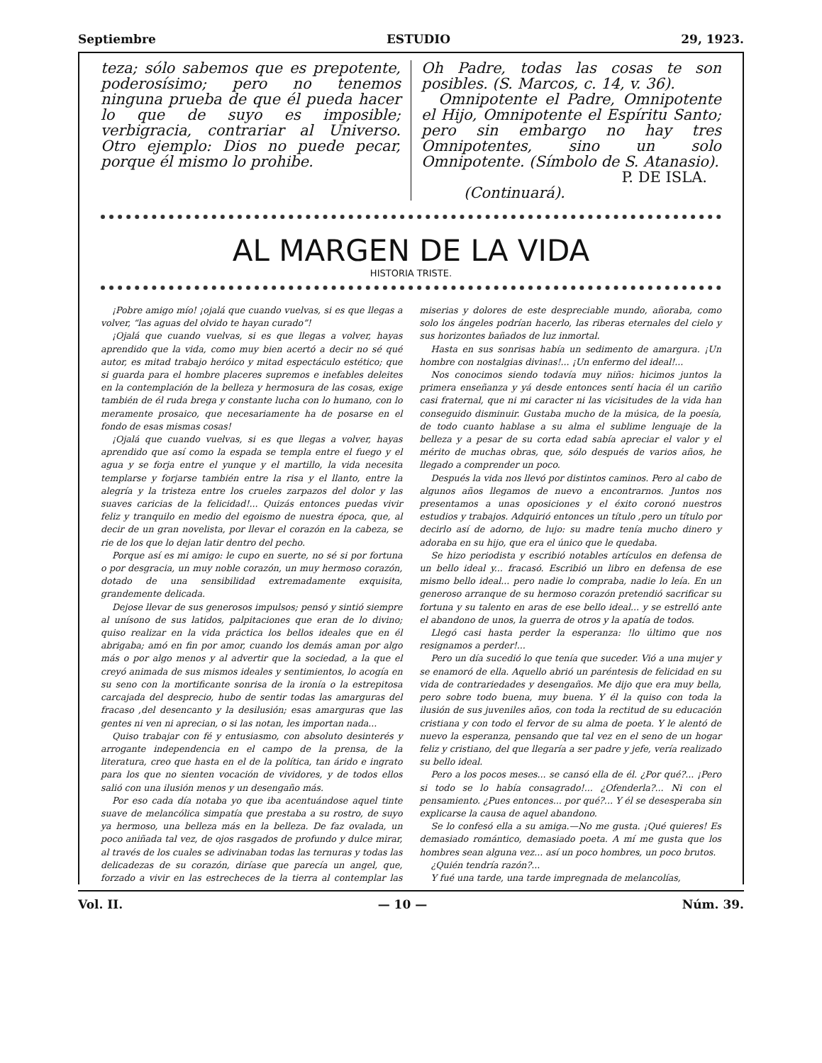Septiembre ESTUDIO 29, 1923.
teza; sólo sabemos que es prepotente, poderosísimo; pero no tenemos ninguna prueba de que él pueda hacer lo que de suyo es imposible; verbigracia, contrariar al Universo. Otro ejemplo: Dios no puede pecar, porque él mismo lo prohibe.
Oh Padre, todas las cosas te son posibles. (S. Marcos, c. 14, v. 36).
Omnipotente el Padre, Omnipotente el Hijo, Omnipotente el Espíritu Santo; pero sin embargo no hay tres Omnipotentes, sino un solo Omnipotente. (Símbolo de S. Atanasio).
P. DE ISLA.
(Continuará).
AL MARGEN DE LA VIDA
HISTORIA TRISTE.
¡Pobre amigo mío! ¡ojalá que cuando vuelvas, si es que llegas a volver, “las aguas del olvido te hayan curado”!
¡Ojalá que cuando vuelvas, si es que llegas a volver, hayas aprendido que la vida, como muy bien acertó a decir no sé qué autor, es mitad trabajo heróico y mitad espectáculo estético; que si guarda para el hombre placeres supremos e inefables deleites en la contemplación de la belleza y hermosura de las cosas, exige también de él ruda brega y constante lucha con lo humano, con lo meramente prosaico, que necesariamente ha de posarse en el fondo de esas mismas cosas!
¡Ojalá que cuando vuelvas, si es que llegas a volver, hayas aprendido que así como la espada se templa entre el fuego y el agua y se forja entre el yunque y el martillo, la vida necesita templarse y forjarse también entre la risa y el llanto, entre la alegría y la tristeza entre los crueles zarpazos del dolor y las suaves caricias de la felicidad!... Quizás entonces puedas vivir feliz y tranquilo en medio del egoismo de nuestra época, que, al decir de un gran novelista, por llevar el corazón en la cabeza, se rie de los que lo dejan latir dentro del pecho.
Porque así es mi amigo: le cupo en suerte, no sé si por fortuna o por desgracia, un muy noble corazón, un muy hermoso corazón, dotado de una sensibilidad extremadamente exquisita, grandemente delicada.
Dejose llevar de sus generosos impulsos; pensó y sintió siempre al unísono de sus latidos, palpitaciones que eran de lo divino; quiso realizar en la vida práctica los bellos ideales que en él abrigaba; amó en fin por amor, cuando los demás aman por algo más o por algo menos y al advertir que la sociedad, a la que el creyó animada de sus mismos ideales y sentimientos, lo acogía en su seno con la mortificante sonrisa de la ironía o la estrepitosa carcajada del desprecio, hubo de sentir todas las amarguras del fracaso ,del desencanto y la desilusión; esas amarguras que las gentes ni ven ni aprecian, o si las notan, les importan nada...
Quiso trabajar con fé y entusiasmo, con absoluto desinterés y arrogante independencia en el campo de la prensa, de la literatura, creo que hasta en el de la política, tan árido e ingrato para los que no sienten vocación de vividores, y de todos ellos salió con una ilusión menos y un desengaño más.
Por eso cada día notaba yo que iba acentuándose aquel tinte suave de melancólica simpatía que prestaba a su rostro, de suyo ya hermoso, una belleza más en la belleza. De faz ovalada, un poco aniñada tal vez, de ojos rasgados de profundo y dulce mirar, al través de los cuales se adivinaban todas las ternuras y todas las delicadezas de su corazón, diríase que parecía un angel, que, forzado a vivir en las estrecheces de la tierra al contemplar las miserias y dolores de este despreciable mundo, añoraba, como solo los ángeles podrían hacerlo, las riberas eternales del cielo y sus horizontes bañados de luz inmortal.
Hasta en sus sonrisas había un sedimento de amargura. ¡Un hombre con nostalgias divinas!... ¡Un enfermo del ideal!...
Nos conocimos siendo todavía muy niños: hicimos juntos la primera enseñanza y yá desde entonces sentí hacia él un cariño casi fraternal, que ni mi caracter ni las vicisitudes de la vida han conseguido disminuir. Gustaba mucho de la música, de la poesía, de todo cuanto hablase a su alma el sublime lenguaje de la belleza y a pesar de su corta edad sabía apreciar el valor y el mérito de muchas obras, que, sólo después de varios años, he llegado a comprender un poco.
Después la vida nos llevó por distintos caminos. Pero al cabo de algunos años llegamos de nuevo a encontrarnos. Juntos nos presentamos a unas oposiciones y el éxito coronó nuestros estudios y trabajos. Adquirió entonces un título ,pero un título por decirlo así de adorno, de lujo: su madre tenía mucho dinero y adoraba en su hijo, que era el único que le quedaba.
Se hizo periodista y escribió notables artículos en defensa de un bello ideal y... fracasó. Escribió un libro en defensa de ese mismo bello ideal... pero nadie lo compraba, nadie lo leía. En un generoso arranque de su hermoso corazón pretendió sacrificar su fortuna y su talento en aras de ese bello ideal... y se estrelló ante el abandono de unos, la guerra de otros y la apatía de todos.
Llegó casi hasta perder la esperanza: !lo último que nos resignamos a perder!...
Pero un día sucedió lo que tenía que suceder. Vió a una mujer y se enamoró de ella. Aquello abrió un paréntesis de felicidad en su vida de contrariedades y desengaños. Me dijo que era muy bella, pero sobre todo buena, muy buena. Y él la quiso con toda la ilusión de sus juveniles años, con toda la rectitud de su educación cristiana y con todo el fervor de su alma de poeta. Y le alentó de nuevo la esperanza, pensando que tal vez en el seno de un hogar feliz y cristiano, del que llegaría a ser padre y jefe, vería realizado su bello ideal.
Pero a los pocos meses... se cansó ella de él. ¿Por qué?... ¡Pero si todo se lo había consagrado!... ¿Ofenderla?... Ni con el pensamiento. ¿Pues entonces... por qué?... Y él se desesperaba sin explicarse la causa de aquel abandono.
Se lo confesó ella a su amiga.—No me gusta. ¡Qué quieres! Es demasiado romántico, demasiado poeta. A mí me gusta que los hombres sean alguna vez... así un poco hombres, un poco brutos.
¿Quién tendría razón?...
Y fué una tarde, una tarde impregnada de melancolías,
Vol. II. — 10 — Núm. 39.